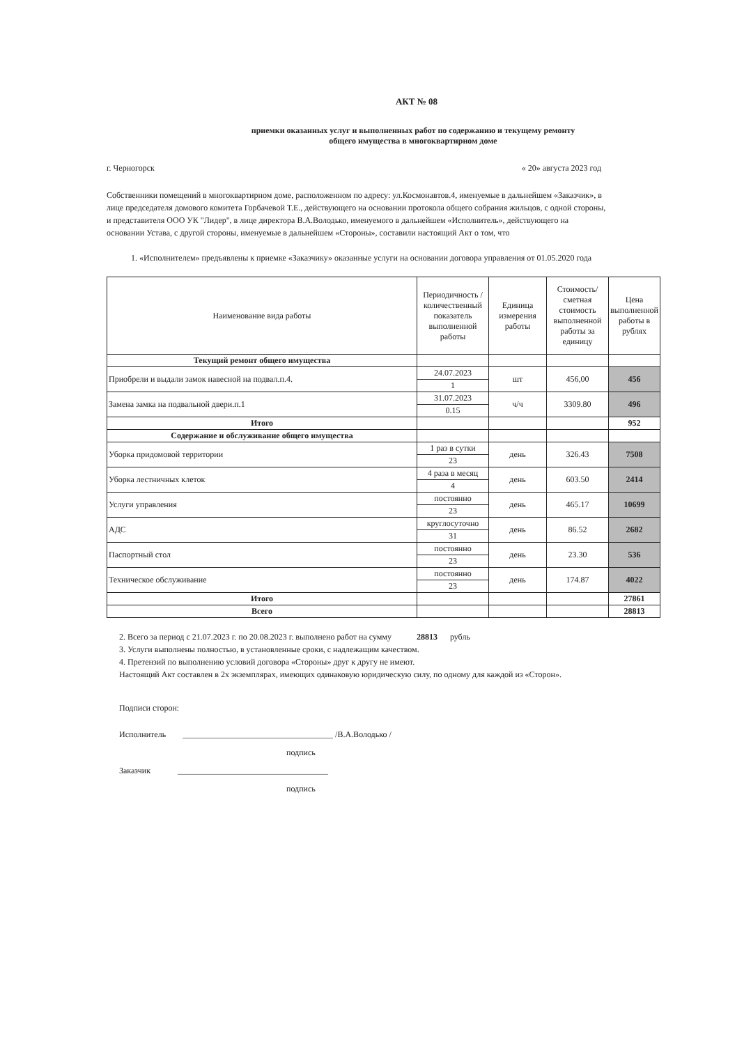АКТ № 08
приемки оказанных услуг и выполненных работ по содержанию и текущему ремонту
общего имущества в многоквартирном доме
г. Черногорск « 20» августа 2023 год
Собственники помещений в многоквартирном доме, расположенном по адресу: ул.Космонавтов.4, именуемые в дальнейшем «Заказчик», в лице председателя домового комитета Горбачевой Т.Е., действующего на основании протокола общего собрания жильцов, с одной стороны, и представителя ООО УК "Лидер", в лице директора В.А.Володько, именуемого в дальнейшем «Исполнитель», действующего на основании Устава, с другой стороны, именуемые в дальнейшем «Стороны», составили настоящий Акт о том, что
1. «Исполнителем» предъявлены к приемке «Заказчику» оказанные услуги на основании договора управления от 01.05.2020 года
| Наименование вида работы | Периодичность /количественный показатель выполненной работы | Единица измерения работы | Стоимость/ сметная стоимость выполненной работы за единицу | Цена выполненной работы в рублях |
| --- | --- | --- | --- | --- |
| Текущий ремонт общего имущества | | | | |
| Приобрели и выдали замок навесной на подвал.п.4. | 24.07.2023 | шт | 456,00 | 456 |
| | 1 | | | |
| Замена замка на подвальной двери.п.1 | 31.07.2023 | ч/ч | 3309.80 | 496 |
| | 0.15 | | | |
| Итого | | | | 952 |
| Содержание и обслуживание общего имущества | | | | |
| Уборка придомовой территории | 1 раз в сутки | день | 326.43 | 7508 |
| | 23 | | | |
| Уборка лестничных клеток | 4 раза в месяц | день | 603.50 | 2414 |
| | 4 | | | |
| Услуги управления | постоянно | день | 465.17 | 10699 |
| | 23 | | | |
| АДС | круглосуточно | день | 86.52 | 2682 |
| | 31 | | | |
| Паспортный стол | постоянно | день | 23.30 | 536 |
| | 23 | | | |
| Техническое обслуживание | постоянно | день | 174.87 | 4022 |
| | 23 | | | |
| Итого | | | | 27861 |
| Всего | | | | 28813 |
2. Всего за период с 21.07.2023 г. по 20.08.2023 г. выполнено работ на сумму 28813 рубль
3. Услуги выполнены полностью, в установленные сроки, с надлежащим качеством.
4. Претензий по выполнению условий договора «Стороны» друг к другу не имеют.
Настоящий Акт составлен в 2х экземплярах, имеющих одинаковую юридическую силу, по одному для каждой из «Сторон».
Подписи сторон:
Исполнитель ____________________________________ /В.А.Володько /
подпись
Заказчик ____________________________________
подпись